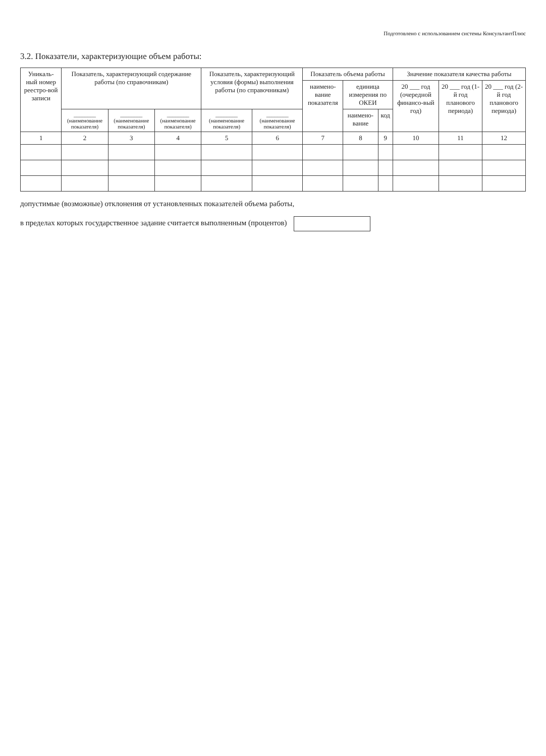Подготовлено с использованием системы КонсультантПлюс
3.2. Показатели, характеризующие объем работы:
| Уникаль-ный номер реестро-вой записи | Показатель, характеризующий содержание работы (по справочникам) | | | Показатель, характеризующий условия (формы) выполнения работы (по справочникам) | | Показатель объема работы | | | Значение показателя качества работы | | |
| --- | --- | --- | --- | --- | --- | --- | --- | --- | --- | --- | --- |
| | | | | | | наимено-вание показателя | единица измерения по ОКЕИ | | 20 ___ год (очередной финансо-вый год) | 20 ___ год (1-й год планового периода) | 20 ___ год (2-й год планового периода) |
| | ________ (наименование показателя) | ________ (наименование показателя) | ________ (наименование показателя) | ________ (наименование показателя) | ________ (наименование показателя) | | наимено-вание | код | | | |
| 1 | 2 | 3 | 4 | 5 | 6 | 7 | 8 | 9 | 10 | 11 | 12 |
допустимые (возможные) отклонения от установленных показателей объема работы,
в пределах которых государственное задание считается выполненным (процентов)